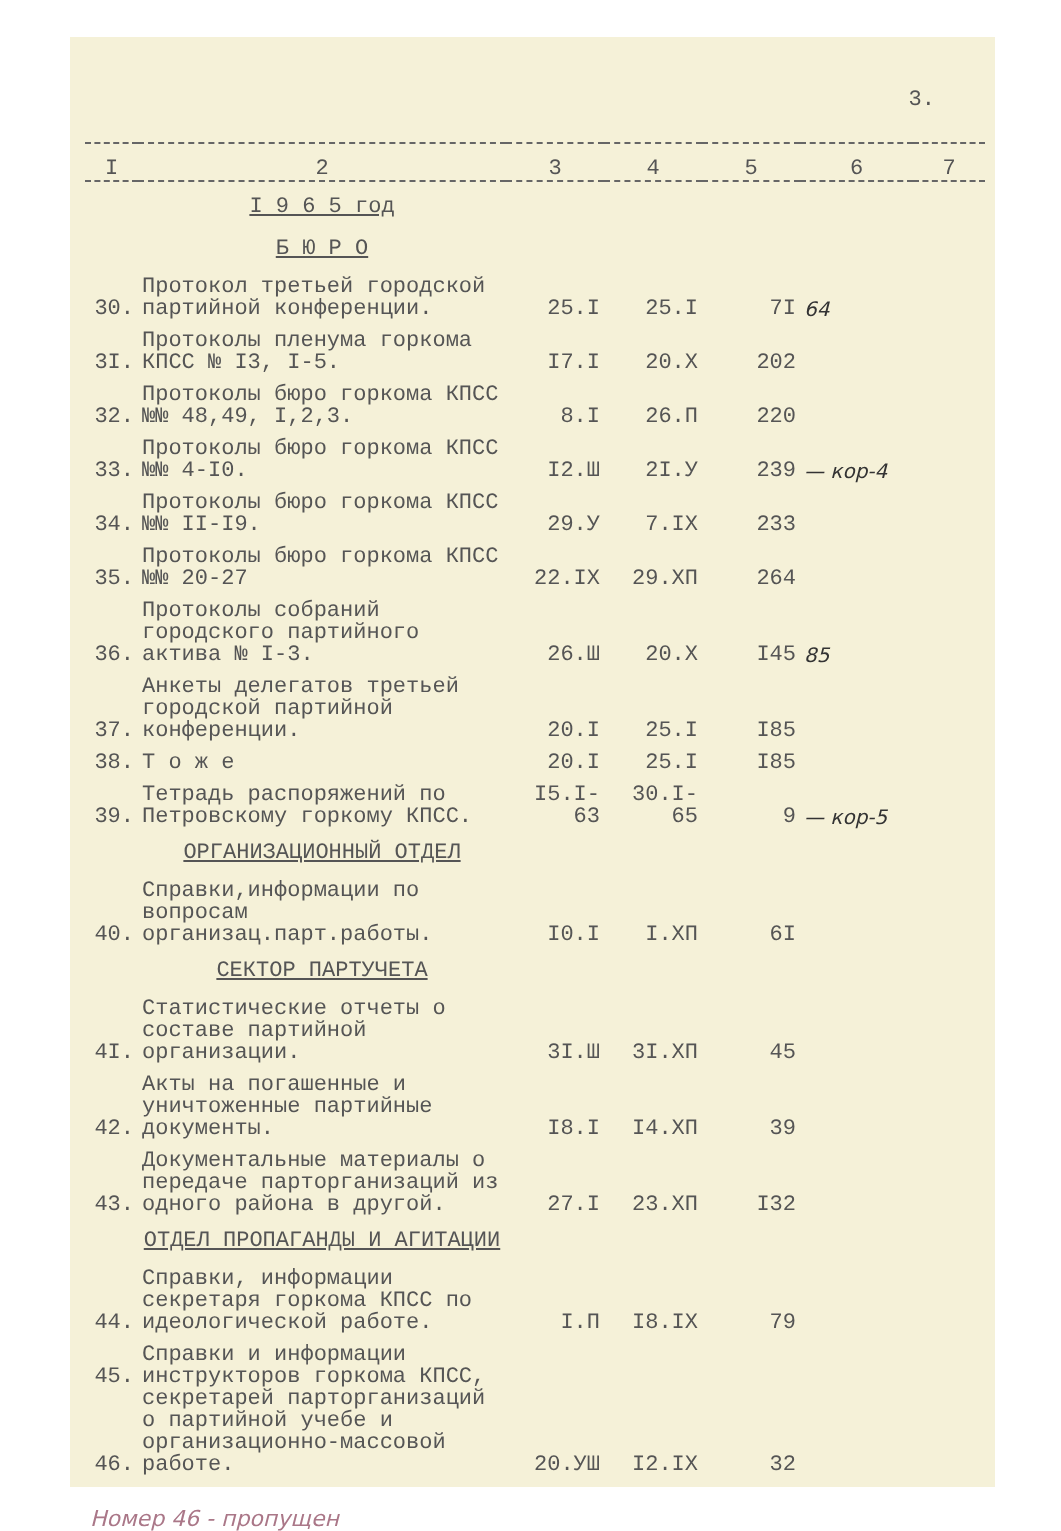3.
| I | 2 | 3 | 4 | 5 | 6 | 7 |
| --- | --- | --- | --- | --- | --- | --- |
| | I 9 6 5 год | | | | | |
| | Б Ю Р О | | | | | |
| 30. | Протокол третьей городской партийной конференции. | 25.I | 25.I | 7I | 64 | |
| 3I. | Протоколы пленума горкома КПСС № I3, I-5. | I7.I | 20.X | 202 | | |
| 32. | Протоколы бюро горкома КПСС №№ 48,49, I,2,3. | 8.I | 26.П | 220 | | |
| 33. | Протоколы бюро горкома КПСС №№ 4-I0. | I2.Ш | 2I.У | 239 | — кор-4 | |
| 34. | Протоколы бюро горкома КПСС №№ II-I9. | 29.У | 7.IX | 233 | | |
| 35. | Протоколы бюро горкома КПСС №№ 20-27 | 22.IX | 29.XП | 264 | | |
| 36. | Протоколы собраний городского партийного актива № I-3. | 26.Ш | 20.X | I45 | 85 | |
| 37. | Анкеты делегатов третьей городской партийной конференции. | 20.I | 25.I | I85 | | |
| 38. | Т о ж е | 20.I | 25.I | I85 | | |
| 39. | Тетрадь распоряжений по Петровскому горкому КПСС. | I5.I-63 | 30.I-65 | 9 | — кор-5 | |
| | ОРГАНИЗАЦИОННЫЙ ОТДЕЛ | | | | | |
| 40. | Справки,информации по вопросам организац.парт.работы. | I0.I | I.XП | 6I | | |
| | СЕКТОР ПАРТУЧЕТА | | | | | |
| 4I. | Статистические отчеты о составе партийной организации. | 3I.Ш | 3I.XП | 45 | | |
| 42. | Акты на погашенные и уничтоженные партийные документы. | I8.I | I4.XП | 39 | | |
| 43. | Документальные материалы о передаче парторганизаций из одного района в другой. | 27.I | 23.XП | I32 | | |
| | ОТДЕЛ ПРОПАГАНДЫ И АГИТАЦИИ | | | | | |
| 44. | Справки, информации секретаря горкома КПСС по идеологической работе. | I.П | I8.IX | 79 | | |
| 45. 46. | Справки и информации инструкторов горкома КПСС, секретарей парторганизаций о партийной учебе и организационно-массовой работе. | 20.УШ | I2.IX | 32 | | |
Номер 46 - пропущен